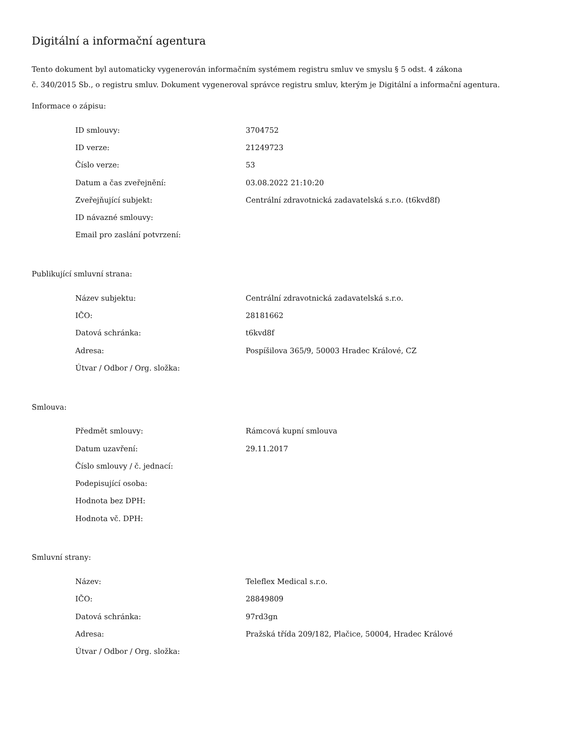Digitální a informační agentura
Tento dokument byl automaticky vygenerován informačním systémem registru smluv ve smyslu § 5 odst. 4 zákona
č. 340/2015 Sb., o registru smluv. Dokument vygeneroval správce registru smluv, kterým je Digitální a informační agentura.
Informace o zápisu:
| ID smlouvy: | 3704752 |
| ID verze: | 21249723 |
| Číslo verze: | 53 |
| Datum a čas zveřejnění: | 03.08.2022 21:10:20 |
| Zveřejňující subjekt: | Centrální zdravotnická zadavatelská s.r.o. (t6kvd8f) |
| ID návazné smlouvy: | |
| Email pro zaslání potvrzení: | |
Publikující smluvní strana:
| Název subjektu: | Centrální zdravotnická zadavatelská s.r.o. |
| IČO: | 28181662 |
| Datová schránka: | t6kvd8f |
| Adresa: | Pospíšilova 365/9, 50003 Hradec Králové, CZ |
| Útvar / Odbor / Org. složka: | |
Smlouva:
| Předmět smlouvy: | Rámcová kupní smlouva |
| Datum uzavření: | 29.11.2017 |
| Číslo smlouvy / č. jednací: | |
| Podepisující osoba: | |
| Hodnota bez DPH: | |
| Hodnota vč. DPH: | |
Smluvní strany:
| Název: | Teleflex Medical s.r.o. |
| IČO: | 28849809 |
| Datová schránka: | 97rd3gn |
| Adresa: | Pražská třída 209/182, Plačice, 50004, Hradec Králové |
| Útvar / Odbor / Org. složka: | |